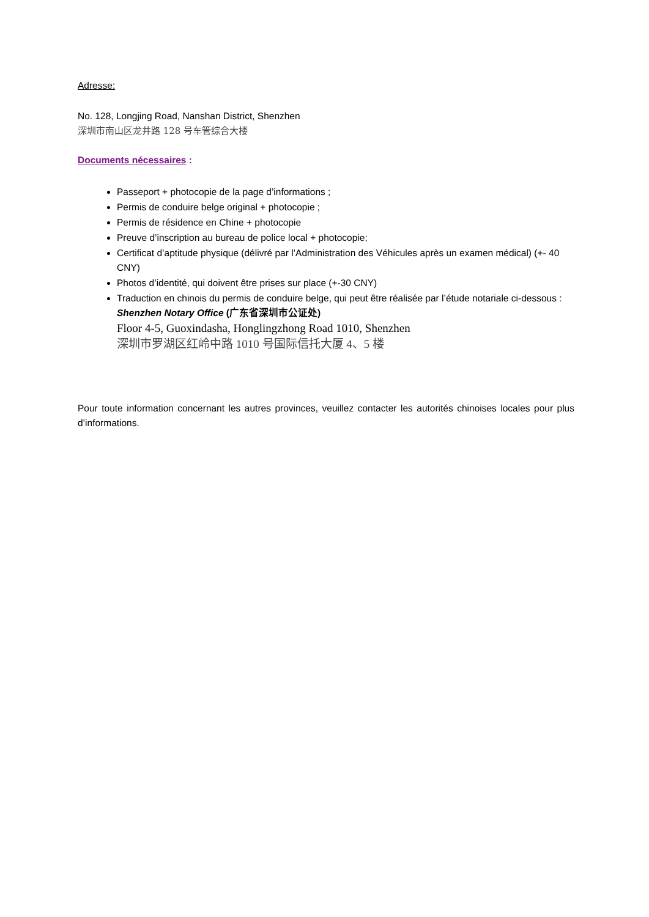Adresse:
No. 128, Longjing Road, Nanshan District, Shenzhen
深圳市南山区龙井路 128 号车管综合大楼
Documents nécessaires :
Passeport + photocopie de la page d’informations ;
Permis de conduire belge original + photocopie ;
Permis de résidence en Chine + photocopie
Preuve d’inscription au bureau de police local + photocopie;
Certificat d’aptitude physique (délivré par l’Administration des Véhicules après un examen médical) (+- 40 CNY)
Photos d’identité, qui doivent être prises sur place (+-30 CNY)
Traduction en chinois du permis de conduire belge, qui peut être réalisée par l’étude notariale ci-dessous :
Shenzhen Notary Office (广东省深圳市公证处)
Floor 4-5, Guoxindasha, Honglingzhong Road 1010, Shenzhen
深圳市罗湖区红岭中路 1010 号国际信托大厦 4、5 楼
Pour toute information concernant les autres provinces, veuillez contacter les autorités chinoises locales pour plus d’informations.